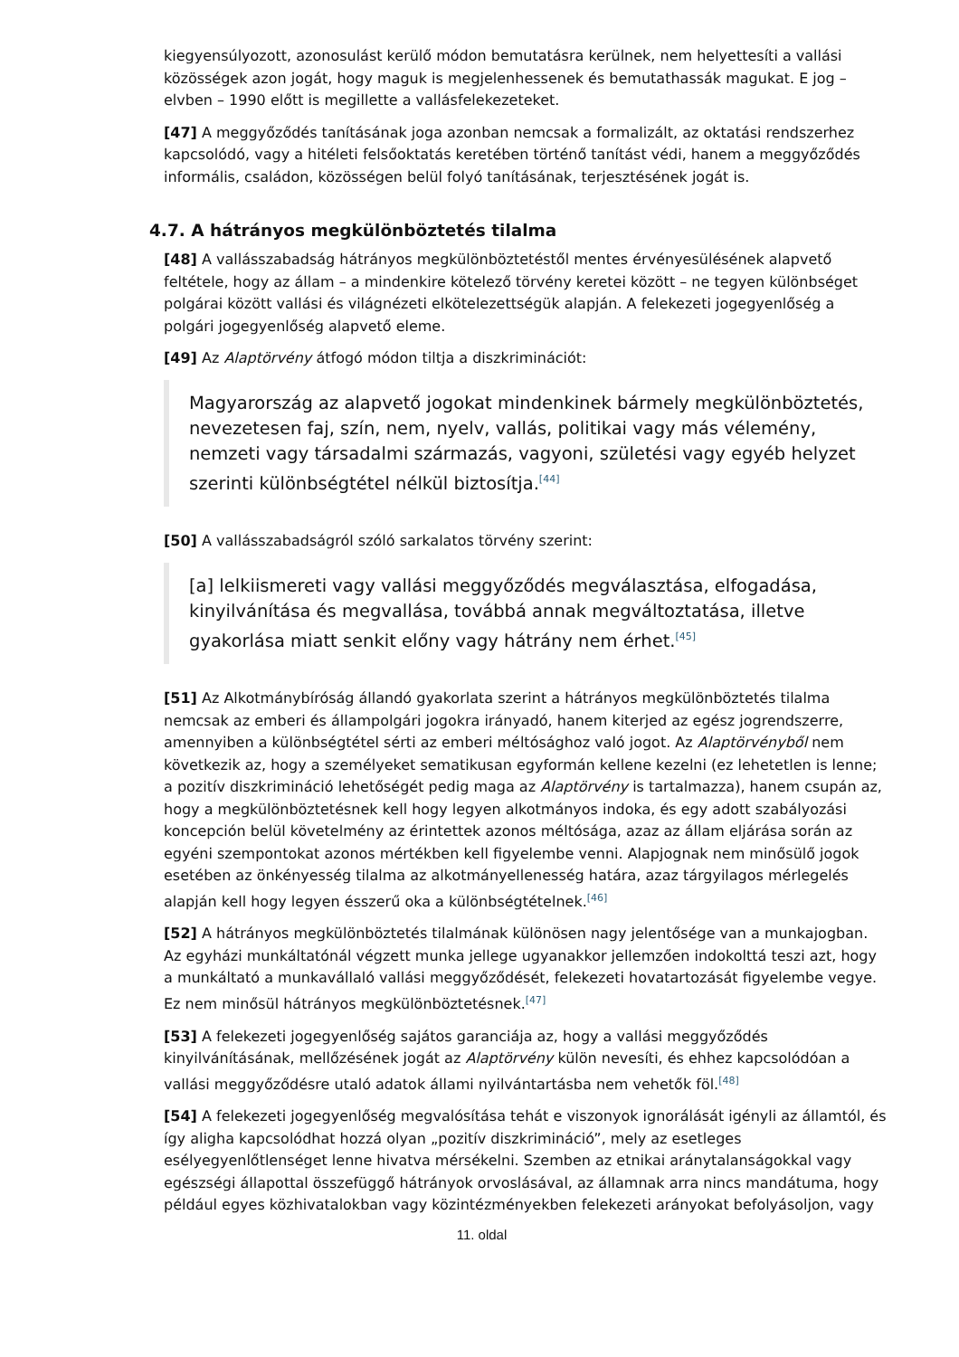kiegyensúlyozott, azonosulást kerülő módon bemutatásra kerülnek, nem helyettesíti a vallási közösségek azon jogát, hogy maguk is megjelenhessenek és bemutathassák magukat. E jog – elvben – 1990 előtt is megillette a vallásfelekezeteket.
[47] A meggyőződés tanításának joga azonban nemcsak a formalizált, az oktatási rendszerhez kapcsolódó, vagy a hitéleti felsőoktatás keretében történő tanítást védi, hanem a meggyőződés informális, családon, közösségen belül folyó tanításának, terjesztésének jogát is.
4.7. A hátrányos megkülönböztetés tilalma
[48] A vallásszabadság hátrányos megkülönböztetéstől mentes érvényesülésének alapvető feltétele, hogy az állam – a mindenkire kötelező törvény keretei között – ne tegyen különbséget polgárai között vallási és világnézeti elkötelezettségük alapján. A felekezeti jogegyenlőség a polgári jogegyenlőség alapvető eleme.
[49] Az Alaptörvény átfogó módon tiltja a diszkriminációt:
Magyarország az alapvető jogokat mindenkinek bármely megkülönböztetés, nevezetesen faj, szín, nem, nyelv, vallás, politikai vagy más vélemény, nemzeti vagy társadalmi származás, vagyoni, születési vagy egyéb helyzet szerinti különbségtétel nélkül biztosítja.<sup>[44]</sup>
[50] A vallásszabadságról szóló sarkalatos törvény szerint:
[a] lelkiismereti vagy vallási meggyőződés megválasztása, elfogadása, kinyilvánítása és megvallása, továbbá annak megváltoztatása, illetve gyakorlása miatt senkit előny vagy hátrány nem érhet.<sup>[45]</sup>
[51] Az Alkotmánybíróság állandó gyakorlata szerint a hátrányos megkülönböztetés tilalma nemcsak az emberi és állampolgári jogokra irányadó, hanem kiterjed az egész jogrendszerre, amennyiben a különbségtétel sérti az emberi méltósághoz való jogot. Az Alaptörvényből nem következik az, hogy a személyeket sematikusan egyformán kellene kezelni (ez lehetetlen is lenne; a pozitív diszkrimináció lehetőségét pedig maga az Alaptörvény is tartalmazza), hanem csupán az, hogy a megkülönböztetésnek kell hogy legyen alkotmányos indoka, és egy adott szabályozási koncepción belül követelmény az érintettek azonos méltósága, azaz az állam eljárása során az egyéni szempontokat azonos mértékben kell figyelembe venni. Alapjognak nem minősülő jogok esetében az önkényesség tilalma az alkotmányellenesség határa, azaz tárgyilagos mérlegelés alapján kell hogy legyen ésszerű oka a különbségtételnek.<sup>[46]</sup>
[52] A hátrányos megkülönböztetés tilalmának különösen nagy jelentősége van a munkajogban. Az egyházi munkáltatónál végzett munka jellege ugyanakkor jellemzően indokolttá teszi azt, hogy a munkáltató a munkavállaló vallási meggyőződését, felekezeti hovatartozását figyelembe vegye. Ez nem minősül hátrányos megkülönböztetésnek.<sup>[47]</sup>
[53] A felekezeti jogegyenlőség sajátos garanciája az, hogy a vallási meggyőződés kinyilvánításának, mellőzésének jogát az Alaptörvény külön nevesíti, és ehhez kapcsolódóan a vallási meggyőződésre utaló adatok állami nyilvántartásba nem vehetők föl.<sup>[48]</sup>
[54] A felekezeti jogegyenlőség megvalósítása tehát e viszonyok ignorálását igényli az államtól, és így aligha kapcsolódhat hozzá olyan „pozitív diszkrimináció”, mely az esetleges esélyegyenlőtlenséget lenne hivatva mérsékelni. Szemben az etnikai aránytalanságokkal vagy egészségi állapottal összefüggő hátrányok orvoslásával, az államnak arra nincs mandátuma, hogy például egyes közhivatalokban vagy közintézményekben felekezeti arányokat befolyásoljon, vagy
11. oldal